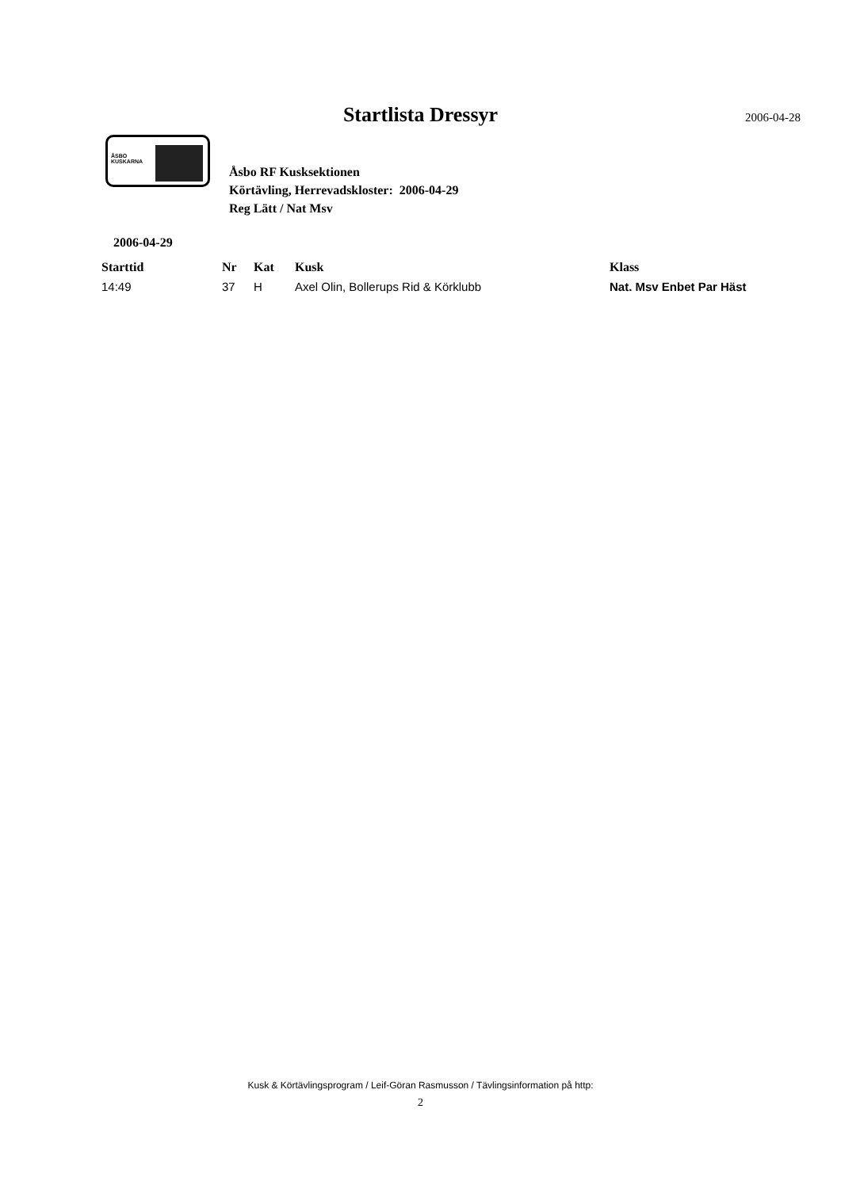Startlista Dressyr 2006-04-28
ÅSBO
KUSKARNA
Åsbo RF Kusksektionen
Körtävling, Herrevadskloster: 2006-04-29
Reg Lätt / Nat Msv
2006-04-29
| Starttid | Nr | Kat | Kusk | Klass |
| --- | --- | --- | --- | --- |
| 14:49 | 37 | H | Axel Olin, Bollerups Rid & Körklubb | Nat. Msv Enbet Par Häst |
Kusk & Körtävlingsprogram / Leif-Göran Rasmusson / Tävlingsinformation på http:
2